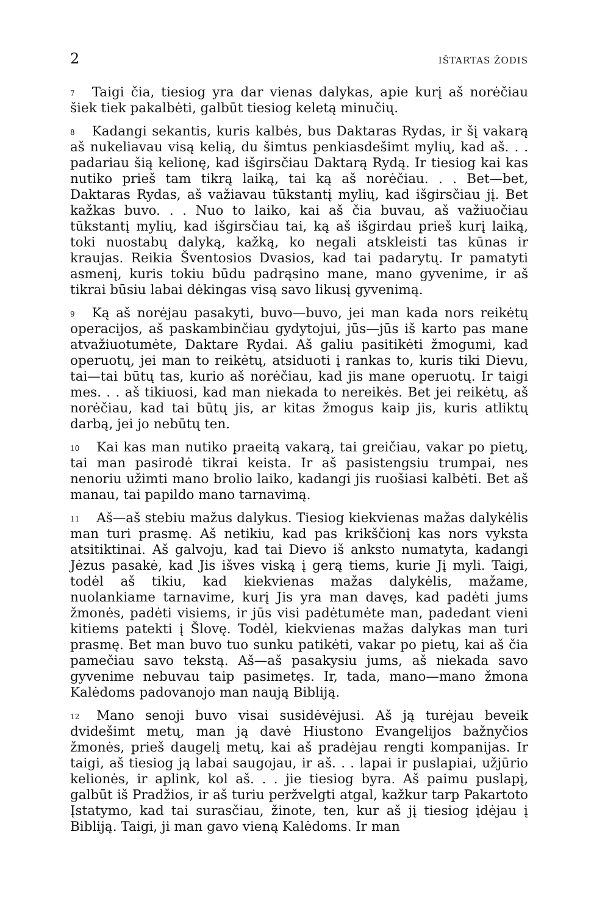2 IŠTARTAS ŽODIS
<sup>7</sup> Taigi čia, tiesiog yra dar vienas dalykas, apie kurį aš norėčiau šiek tiek pakalbėti, galbūt tiesiog keletą minučių.
<sup>8</sup> Kadangi sekantis, kuris kalbės, bus Daktaras Rydas, ir šį vakarą aš nukeliavau visą kelią, du šimtus penkiasdešimt mylių, kad aš. . . padariau šią kelionę, kad išgirsčiau Daktarą Rydą. Ir tiesiog kai kas nutiko prieš tam tikrą laiką, tai ką aš norėčiau. . . Bet—bet, Daktaras Rydas, aš važiavau tūkstantį mylių, kad išgirsčiau jį. Bet kažkas buvo. . . Nuo to laiko, kai aš čia buvau, aš važiuočiau tūkstantį mylių, kad išgirsčiau tai, ką aš išgirdau prieš kurį laiką, toki nuostabų dalyką, kažką, ko negali atskleisti tas kūnas ir kraujas. Reikia Šventosios Dvasios, kad tai padarytų. Ir pamatyti asmenį, kuris tokiu būdu padrąsino mane, mano gyvenime, ir aš tikrai būsiu labai dėkingas visą savo likusį gyvenimą.
<sup>9</sup> Ką aš norėjau pasakyti, buvo—buvo, jei man kada nors reikėtų operacijos, aš paskambinčiau gydytojui, jūs—jūs iš karto pas mane atvažiuotumėte, Daktare Rydai. Aš galiu pasitikėti žmogumi, kad operuotų, jei man to reikėtų, atsiduoti į rankas to, kuris tiki Dievu, tai—tai būtų tas, kurio aš norėčiau, kad jis mane operuotų. Ir taigi mes. . . aš tikiuosi, kad man niekada to nereikės. Bet jei reikėtų, aš norėčiau, kad tai būtų jis, ar kitas žmogus kaip jis, kuris atliktų darbą, jei jo nebūtų ten.
<sup>10</sup> Kai kas man nutiko praeitą vakarą, tai greičiau, vakar po pietų, tai man pasirodė tikrai keista. Ir aš pasistengsiu trumpai, nes nenoriu užimti mano brolio laiko, kadangi jis ruošiasi kalbėti. Bet aš manau, tai papildo mano tarnavimą.
<sup>11</sup> Aš—aš stebiu mažus dalykus. Tiesiog kiekvienas mažas dalykėlis man turi prasmę. Aš netikiu, kad pas krikščionį kas nors vyksta atsitiktinai. Aš galvoju, kad tai Dievo iš anksto numatyta, kadangi Jėzus pasakė, kad Jis išves viską į gerą tiems, kurie Jį myli. Taigi, todėl aš tikiu, kad kiekvienas mažas dalykėlis, mažame, nuolankiame tarnavime, kurį Jis yra man davęs, kad padėti jums žmonės, padėti visiems, ir jūs visi padėtumėte man, padedant vieni kitiems patekti į Šlovę. Todėl, kiekvienas mažas dalykas man turi prasmę. Bet man buvo tuo sunku patikėti, vakar po pietų, kai aš čia pamečiau savo tekstą. Aš—aš pasakysiu jums, aš niekada savo gyvenime nebuvau taip pasimetęs. Ir, tada, mano—mano žmona Kalėdoms padovanojo man naują Bibliją.
<sup>12</sup> Mano senoji buvo visai susidėvėjusi. Aš ją turėjau beveik dvidešimt metų, man ją davė Hiustono Evangelijos bažnyčios žmonės, prieš daugelį metų, kai aš pradėjau rengti kompanijas. Ir taigi, aš tiesiog ją labai saugojau, ir aš. . . lapai ir puslapiai, užjūrio kelionės, ir aplink, kol aš. . . jie tiesiog byra. Aš paimu puslapį, galbūt iš Pradžios, ir aš turiu peržvelgti atgal, kažkur tarp Pakartoto Įstatymo, kad tai surasčiau, žinote, ten, kur aš jį tiesiog įdėjau į Bibliją. Taigi, ji man gavo vieną Kalėdoms. Ir man